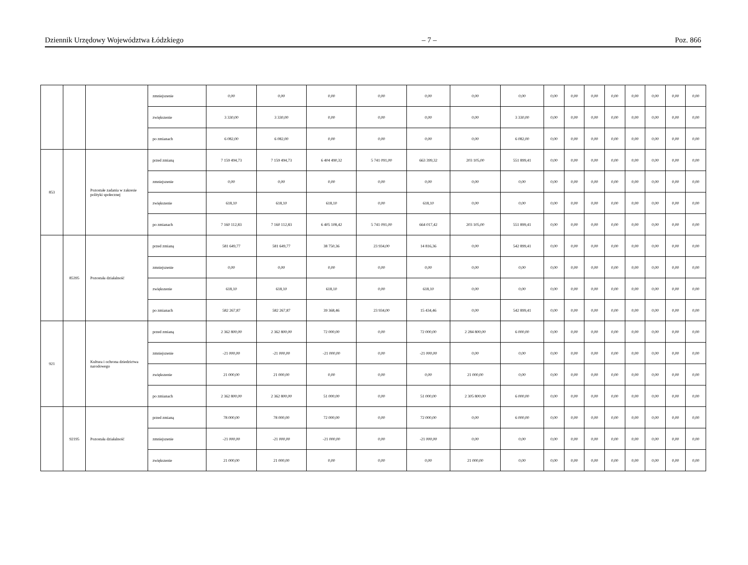Dziennik Urzędowy Województwa Łódzkiego – 7 – Poz. 866
| | | | zmniejszenie | 0,00 | 0,00 | 0,00 | 0,00 | 0,00 | 0,00 | 0,00 | 0,00 | 0,00 | 0,00 | 0,00 | 0,00 | 0,00 | 0,00 | 0,00 |
| | | | zwiększenie | 3 330,00 | 3 330,00 | 0,00 | 0,00 | 0,00 | 0,00 | 3 330,00 | 0,00 | 0,00 | 0,00 | 0,00 | 0,00 | 0,00 | 0,00 | 0,00 |
| | | | po zmianach | 6 082,00 | 6 082,00 | 0,00 | 0,00 | 0,00 | 0,00 | 6 082,00 | 0,00 | 0,00 | 0,00 | 0,00 | 0,00 | 0,00 | 0,00 | 0,00 |
| 853 | | Pozostałe zadania w zakresie polityki społecznej | przed zmianą | 7 159 494,73 | 7 159 494,73 | 6 404 490,32 | 5 741 091,00 | 663 399,32 | 203 105,00 | 551 899,41 | 0,00 | 0,00 | 0,00 | 0,00 | 0,00 | 0,00 | 0,00 | 0,00 |
| | | | zmniejszenie | 0,00 | 0,00 | 0,00 | 0,00 | 0,00 | 0,00 | 0,00 | 0,00 | 0,00 | 0,00 | 0,00 | 0,00 | 0,00 | 0,00 | 0,00 |
| | | | zwiększenie | 618,10 | 618,10 | 618,10 | 0,00 | 618,10 | 0,00 | 0,00 | 0,00 | 0,00 | 0,00 | 0,00 | 0,00 | 0,00 | 0,00 | 0,00 |
| | | | po zmianach | 7 160 112,83 | 7 160 112,83 | 6 405 108,42 | 5 741 091,00 | 664 017,42 | 203 105,00 | 551 899,41 | 0,00 | 0,00 | 0,00 | 0,00 | 0,00 | 0,00 | 0,00 | 0,00 |
| | 85395 | Pozostała działalność | przed zmianą | 581 649,77 | 581 649,77 | 38 750,36 | 23 934,00 | 14 816,36 | 0,00 | 542 899,41 | 0,00 | 0,00 | 0,00 | 0,00 | 0,00 | 0,00 | 0,00 | 0,00 |
| | | | zmniejszenie | 0,00 | 0,00 | 0,00 | 0,00 | 0,00 | 0,00 | 0,00 | 0,00 | 0,00 | 0,00 | 0,00 | 0,00 | 0,00 | 0,00 | 0,00 |
| | | | zwiększenie | 618,10 | 618,10 | 618,10 | 0,00 | 618,10 | 0,00 | 0,00 | 0,00 | 0,00 | 0,00 | 0,00 | 0,00 | 0,00 | 0,00 | 0,00 |
| | | | po zmianach | 582 267,87 | 582 267,87 | 39 368,46 | 23 934,00 | 15 434,46 | 0,00 | 542 899,41 | 0,00 | 0,00 | 0,00 | 0,00 | 0,00 | 0,00 | 0,00 | 0,00 |
| 921 | | Kultura i ochrona dziedzictwa narodowego | przed zmianą | 2 362 800,00 | 2 362 800,00 | 72 000,00 | 0,00 | 72 000,00 | 2 284 800,00 | 6 000,00 | 0,00 | 0,00 | 0,00 | 0,00 | 0,00 | 0,00 | 0,00 | 0,00 |
| | | | zmniejszenie | -21 000,00 | -21 000,00 | -21 000,00 | 0,00 | -21 000,00 | 0,00 | 0,00 | 0,00 | 0,00 | 0,00 | 0,00 | 0,00 | 0,00 | 0,00 | 0,00 |
| | | | zwiększenie | 21 000,00 | 21 000,00 | 0,00 | 0,00 | 0,00 | 21 000,00 | 0,00 | 0,00 | 0,00 | 0,00 | 0,00 | 0,00 | 0,00 | 0,00 | 0,00 |
| | | | po zmianach | 2 362 800,00 | 2 362 800,00 | 51 000,00 | 0,00 | 51 000,00 | 2 305 800,00 | 6 000,00 | 0,00 | 0,00 | 0,00 | 0,00 | 0,00 | 0,00 | 0,00 | 0,00 |
| | 92195 | Pozostała działalność | przed zmianą | 78 000,00 | 78 000,00 | 72 000,00 | 0,00 | 72 000,00 | 0,00 | 6 000,00 | 0,00 | 0,00 | 0,00 | 0,00 | 0,00 | 0,00 | 0,00 | 0,00 |
| | | | zmniejszenie | -21 000,00 | -21 000,00 | -21 000,00 | 0,00 | -21 000,00 | 0,00 | 0,00 | 0,00 | 0,00 | 0,00 | 0,00 | 0,00 | 0,00 | 0,00 | 0,00 |
| | | | zwiększenie | 21 000,00 | 21 000,00 | 0,00 | 0,00 | 0,00 | 21 000,00 | 0,00 | 0,00 | 0,00 | 0,00 | 0,00 | 0,00 | 0,00 | 0,00 | 0,00 |